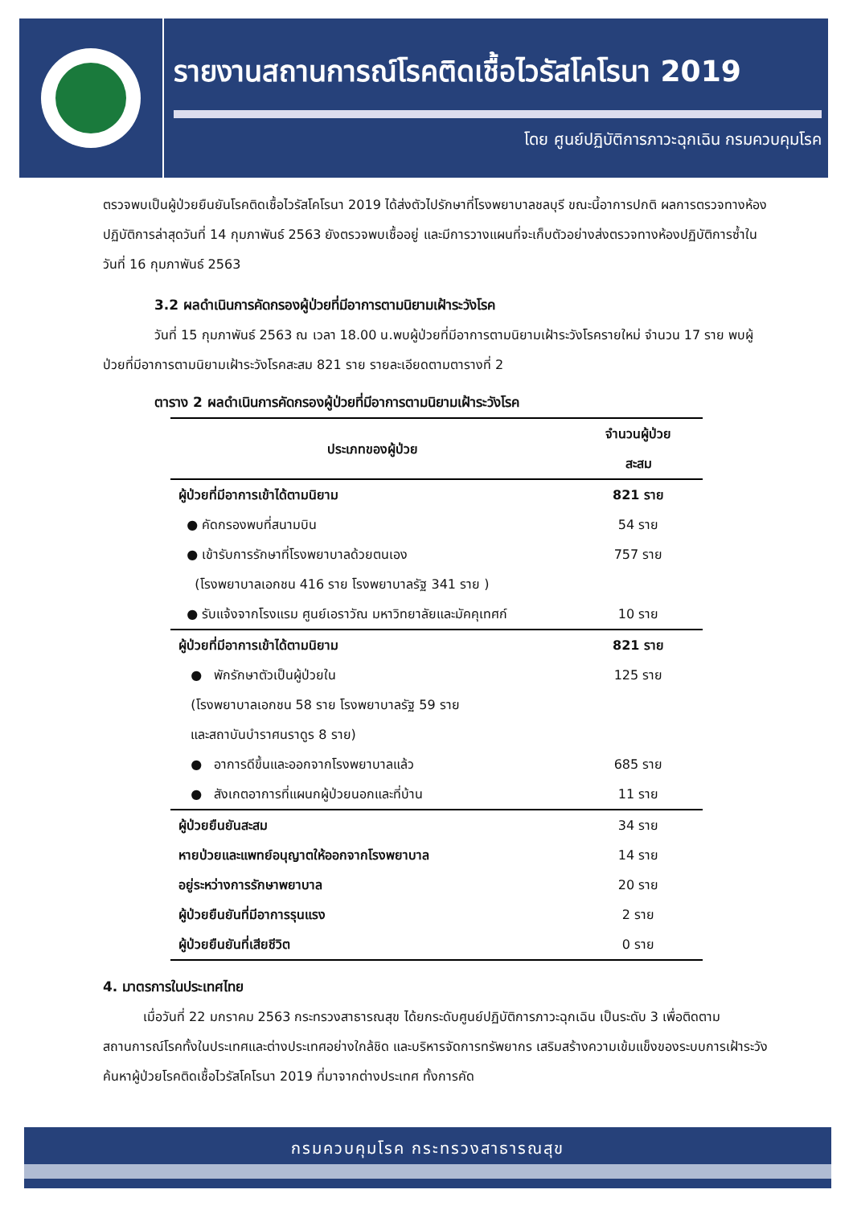รายงานสถานการณ์โรคติดเชื้อไวรัสโคโรนา 2019
โดย ศูนย์ปฏิบัติการภาวะฉุกเฉิน กรมควบคุมโรค
ตรวจพบเป็นผู้ป่วยยืนยันโรคติดเชื้อไวรัสโคโรนา 2019 ได้ส่งตัวไปรักษาที่โรงพยาบาลชลบุรี ขณะนี้อาการปกติ ผลการตรวจทางห้องปฏิบัติการล่าสุดวันที่ 14 กุมภาพันธ์ 2563 ยังตรวจพบเชื้ออยู่ และมีการวางแผนที่จะเก็บตัวอย่างส่งตรวจทางห้องปฏิบัติการซ้ำในวันที่ 16 กุมภาพันธ์ 2563
3.2 ผลดำเนินการคัดกรองผู้ป่วยที่มีอาการตามนิยามเฝ้าระวังโรค
วันที่ 15 กุมภาพันธ์ 2563 ณ เวลา 18.00 น.พบผู้ป่วยที่มีอาการตามนิยามเฝ้าระวังโรครายใหม่ จำนวน 17 ราย พบผู้ป่วยที่มีอาการตามนิยามเฝ้าระวังโรคสะสม 821 ราย รายละเอียดตามตารางที่ 2
ตาราง 2 ผลดำเนินการคัดกรองผู้ป่วยที่มีอาการตามนิยามเฝ้าระวังโรค
| ประเภทของผู้ป่วย | จำนวนผู้ป่วย สะสม |
| --- | --- |
| ผู้ป่วยที่มีอาการเข้าได้ตามนิยาม | 821 ราย |
| ● คัดกรองพบที่สนามบิน | 54 ราย |
| ● เข้ารับการรักษาที่โรงพยาบาลด้วยตนเอง | 757 ราย |
| (โรงพยาบาลเอกชน 416 ราย โรงพยาบาลรัฐ 341 ราย ) | |
| ● รับแจ้งจากโรงแรม ศูนย์เอราวัณ มหาวิทยาลัยและมัคคุเทศก์ | 10 ราย |
| ผู้ป่วยที่มีอาการเข้าได้ตามนิยาม | 821 ราย |
| ● พักรักษาตัวเป็นผู้ป่วยใน | 125 ราย |
| (โรงพยาบาลเอกชน 58 ราย โรงพยาบาลรัฐ 59 ราย | |
| และสถาบันบำราศนราดูร 8 ราย) | |
| ● อาการดีขึ้นและออกจากโรงพยาบาลแล้ว | 685 ราย |
| ● สังเกตอาการที่แผนกผู้ป่วยนอกและที่บ้าน | 11 ราย |
| ผู้ป่วยยืนยันสะสม | 34 ราย |
| หายป่วยและแพทย์อนุญาตให้ออกจากโรงพยาบาล | 14 ราย |
| อยู่ระหว่างการรักษาพยาบาล | 20 ราย |
| ผู้ป่วยยืนยันที่มีอาการรุนแรง | 2 ราย |
| ผู้ป่วยยืนยันที่เสียชีวิต | 0 ราย |
4. มาตรการในประเทศไทย
เมื่อวันที่ 22 มกราคม 2563 กระทรวงสาธารณสุข ได้ยกระดับศูนย์ปฏิบัติการภาวะฉุกเฉิน เป็นระดับ 3 เพื่อติดตามสถานการณ์โรคทั้งในประเทศและต่างประเทศอย่างใกล้ชิด และบริหารจัดการทรัพยากร เสริมสร้างความเข้มแข็งของระบบการเฝ้าระวังค้นหาผู้ป่วยโรคติดเชื้อไวรัสโคโรนา 2019 ที่มาจากต่างประเทศ ทั้งการคัด
กรมควบคุมโรค กระทรวงสาธารณสุข